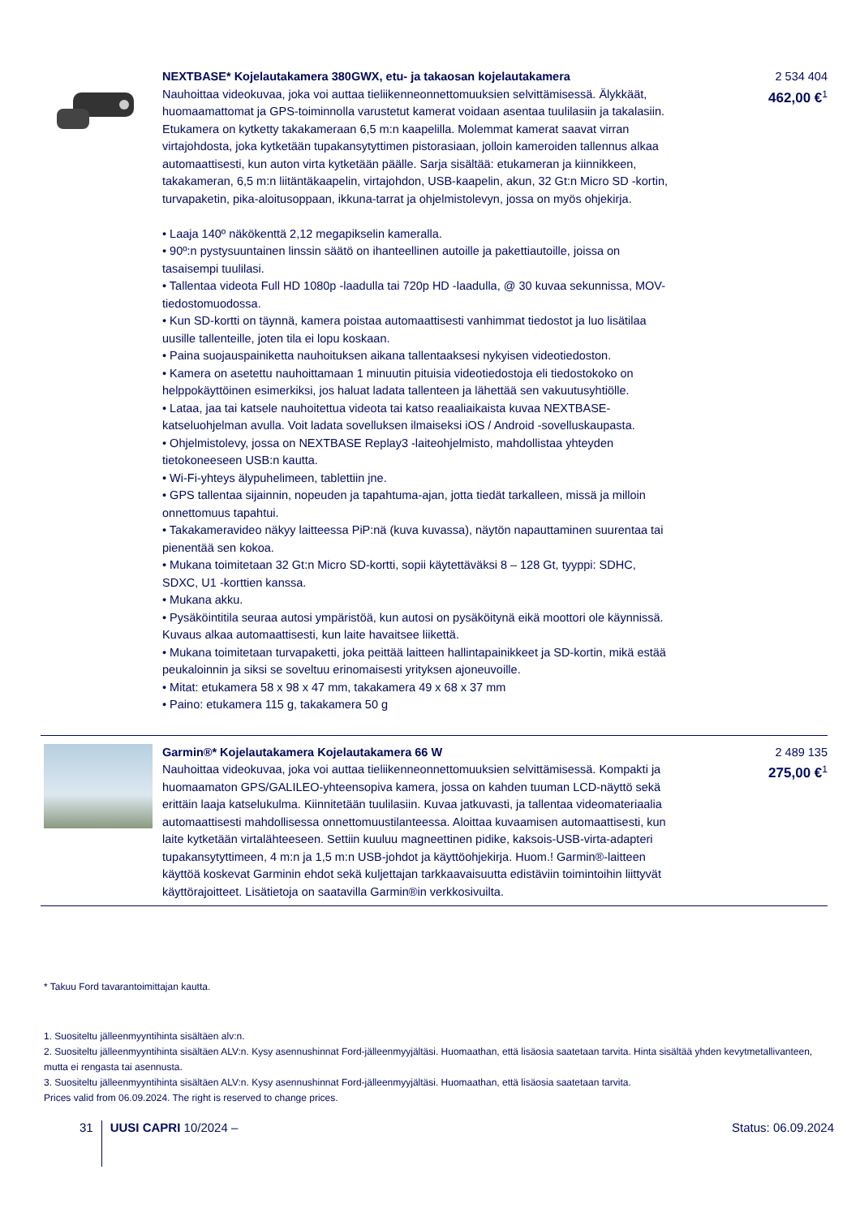NEXTBASE* Kojelautakamera 380GWX, etu- ja takaosan kojelautakamera
Nauhoittaa videokuvaa, joka voi auttaa tieliikenneonnettomuuksien selvittämisessä. Älykkäät, huomaamattomat ja GPS-toiminnolla varustetut kamerat voidaan asentaa tuulilasiin ja takalasiin. Etukamera on kytketty takakameraan 6,5 m:n kaapelilla. Molemmat kamerat saavat virran virtajohdosta, joka kytketään tupakansytyttimen pistorasiaan, jolloin kameroiden tallennus alkaa automaattisesti, kun auton virta kytketään päälle. Sarja sisältää: etukameran ja kiinnikkeen, takakameran, 6,5 m:n liitäntäkaapelin, virtajohdon, USB-kaapelin, akun, 32 Gt:n Micro SD -kortin, turvapaketin, pika-aloitusoppaan, ikkuna-tarrat ja ohjelmistolevyn, jossa on myös ohjekirja.
• Laaja 140º näkökenttä 2,12 megapikselin kameralla.
• 90º:n pystysuuntainen linssin säätö on ihanteellinen autoille ja pakettiautoille, joissa on tasaisempi tuulilasi.
• Tallentaa videota Full HD 1080p -laadulla tai 720p HD -laadulla, @ 30 kuvaa sekunnissa, MOV-tiedostomuodossa.
• Kun SD-kortti on täynnä, kamera poistaa automaattisesti vanhimmat tiedostot ja luo lisätilaa uusille tallenteille, joten tila ei lopu koskaan.
• Paina suojauspainiketta nauhoituksen aikana tallentaaksesi nykyisen videotiedoston.
• Kamera on asetettu nauhoittamaan 1 minuutin pituisia videotiedostoja eli tiedostokoko on helppokäyttöinen esimerkiksi, jos haluat ladata tallenteen ja lähettää sen vakuutusyhtiölle.
• Lataa, jaa tai katsele nauhoitettua videota tai katso reaaliaikaista kuvaa NEXTBASE-katseluohjelman avulla. Voit ladata sovelluksen ilmaiseksi iOS / Android -sovelluskaupasta.
• Ohjelmistolevy, jossa on NEXTBASE Replay3 -laiteohjelmisto, mahdollistaa yhteyden tietokoneeseen USB:n kautta.
• Wi-Fi-yhteys älypuhelimeen, tablettiin jne.
• GPS tallentaa sijainnin, nopeuden ja tapahtuma-ajan, jotta tiedät tarkalleen, missä ja milloin onnettomuus tapahtui.
• Takakameravideo näkyy laitteessa PiP:nä (kuva kuvassa), näytön napauttaminen suurentaa tai pienentää sen kokoa.
• Mukana toimitetaan 32 Gt:n Micro SD-kortti, sopii käytettäväksi 8 – 128 Gt, tyyppi: SDHC, SDXC, U1 -korttien kanssa.
• Mukana akku.
• Pysäköintitila seuraa autosi ympäristöä, kun autosi on pysäköitynä eikä moottori ole käynnissä. Kuvaus alkaa automaattisesti, kun laite havaitsee liikettä.
• Mukana toimitetaan turvapaketti, joka peittää laitteen hallintapainikkeet ja SD-kortin, mikä estää peukaloinnin ja siksi se soveltuu erinomaisesti yrityksen ajoneuvoille.
• Mitat: etukamera 58 x 98 x 47 mm, takakamera 49 x 68 x 37 mm
• Paino: etukamera 115 g, takakamera 50 g
2 534 404
462,00 €<sup>1</sup>
Garmin®* Kojelautakamera Kojelautakamera 66 W
Nauhoittaa videokuvaa, joka voi auttaa tieliikenneonnettomuuksien selvittämisessä. Kompakti ja huomaamaton GPS/GALILEO-yhteensopiva kamera, jossa on kahden tuuman LCD-näyttö sekä erittäin laaja katselukulma. Kiinnitetään tuulilasiin. Kuvaa jatkuvasti, ja tallentaa videomateriaalia automaattisesti mahdollisessa onnettomuustilanteessa. Aloittaa kuvaamisen automaattisesti, kun laite kytketään virtalähteeseen. Settiin kuuluu magneettinen pidike, kaksois-USB-virta-adapteri tupakansytyttimeen, 4 m:n ja 1,5 m:n USB-johdot ja käyttöohjekirja. Huom.! Garmin®-laitteen käyttöä koskevat Garminin ehdot sekä kuljettajan tarkkaavaisuutta edistäviin toimintoihin liittyvät käyttörajoitteet. Lisätietoja on saatavilla Garmin®in verkkosivuilta.
2 489 135
275,00 €<sup>1</sup>
* Takuu Ford tavarantoimittajan kautta.
1. Suositeltu jälleenmyyntihinta sisältäen alv:n.
2. Suositeltu jälleenmyyntihinta sisältäen ALV:n. Kysy asennushinnat Ford-jälleenmyyjältäsi. Huomaathan, että lisäosia saatetaan tarvita. Hinta sisältää yhden kevytmetallivanteen, mutta ei rengasta tai asennusta.
3. Suositeltu jälleenmyyntihinta sisältäen ALV:n. Kysy asennushinnat Ford-jälleenmyyjältäsi. Huomaathan, että lisäosia saatetaan tarvita.
Prices valid from 06.09.2024. The right is reserved to change prices.
31 UUSI CAPRI 10/2024 – Status: 06.09.2024